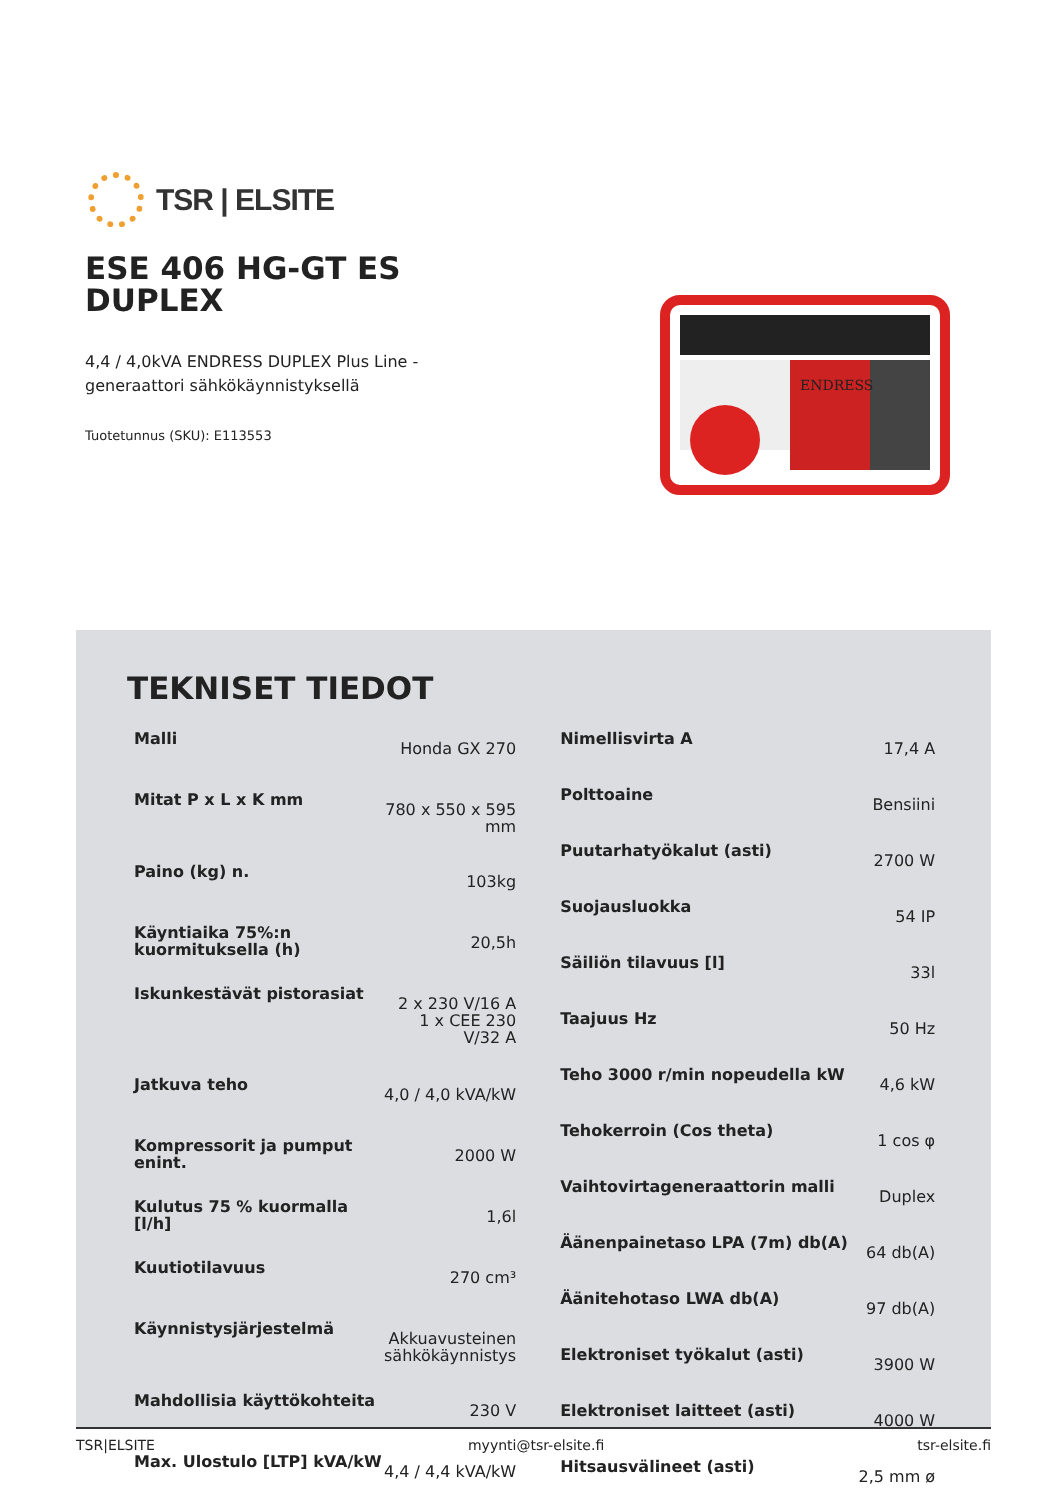TSR | ELSITE
ESE 406 HG-GT ES DUPLEX
4,4 / 4,0kVA ENDRESS DUPLEX Plus Line -generaattori sähkökäynnistyksellä
Tuotetunnus (SKU): E113553
ENDRESS
TEKNISET TIEDOT
| Malli | Honda GX 270 |
| Mitat P x L x K mm | 780 x 550 x 595 mm |
| Paino (kg) n. | 103kg |
| Käyntiaika 75%:n kuormituksella (h) | 20,5h |
| Iskunkestävät pistorasiat | 2 x 230 V/16 A 1 x CEE 230 V/32 A |
| Jatkuva teho | 4,0 / 4,0 kVA/kW |
| Kompressorit ja pumput enint. | 2000 W |
| Kulutus 75 % kuormalla [l/h] | 1,6l |
| Kuutiotilavuus | 270 cm³ |
| Käynnistysjärjestelmä | Akkuavusteinen sähkökäynnistys |
| Mahdollisia käyttökohteita | 230 V |
| Max. Ulostulo [LTP] kVA/kW | 4,4 / 4,4 kVA/kW |
| Nimellisvirta A | 17,4 A |
| Polttoaine | Bensiini |
| Puutarhatyökalut (asti) | 2700 W |
| Suojausluokka | 54 IP |
| Säiliön tilavuus [l] | 33l |
| Taajuus Hz | 50 Hz |
| Teho 3000 r/min nopeudella kW | 4,6 kW |
| Tehokerroin (Cos theta) | 1 cos φ |
| Vaihtovirtageneraattorin malli | Duplex |
| Äänenpainetaso LPA (7m) db(A) | 64 db(A) |
| Äänitehotaso LWA db(A) | 97 db(A) |
| Elektroniset työkalut (asti) | 3900 W |
| Elektroniset laitteet (asti) | 4000 W |
| Hitsausvälineet (asti) | 2,5 mm ø |
TSR|ELSITE myynti@tsr-elsite.fi tsr-elsite.fi